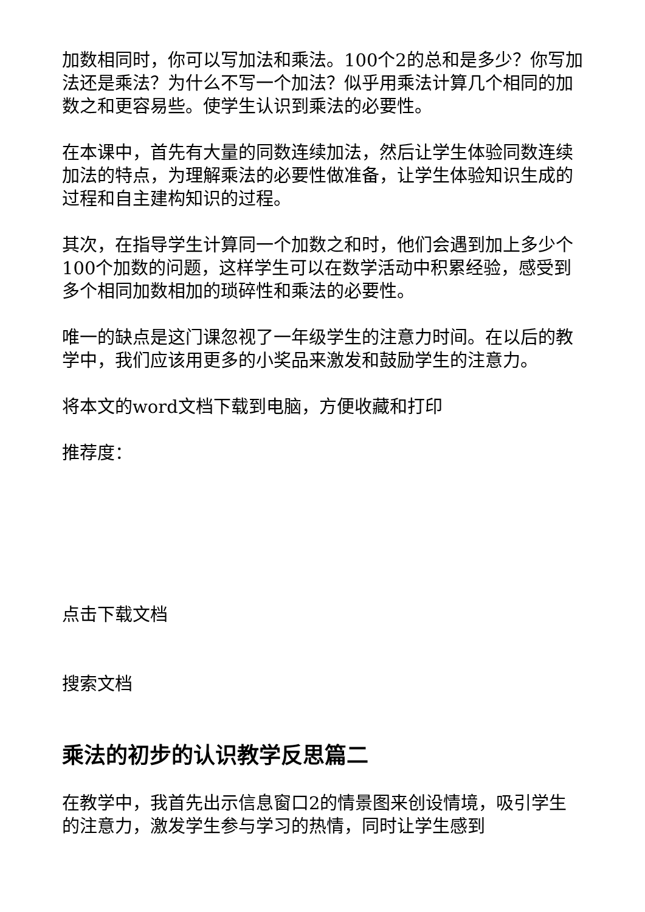加数相同时，你可以写加法和乘法。100个2的总和是多少？你写加法还是乘法？为什么不写一个加法？似乎用乘法计算几个相同的加数之和更容易些。使学生认识到乘法的必要性。
在本课中，首先有大量的同数连续加法，然后让学生体验同数连续加法的特点，为理解乘法的必要性做准备，让学生体验知识生成的过程和自主建构知识的过程。
其次，在指导学生计算同一个加数之和时，他们会遇到加上多少个100个加数的问题，这样学生可以在数学活动中积累经验，感受到多个相同加数相加的琐碎性和乘法的必要性。
唯一的缺点是这门课忽视了一年级学生的注意力时间。在以后的教学中，我们应该用更多的小奖品来激发和鼓励学生的注意力。
将本文的word文档下载到电脑，方便收藏和打印
推荐度：
点击下载文档
搜索文档
乘法的初步的认识教学反思篇二
在教学中，我首先出示信息窗口2的情景图来创设情境，吸引学生的注意力，激发学生参与学习的热情，同时让学生感到